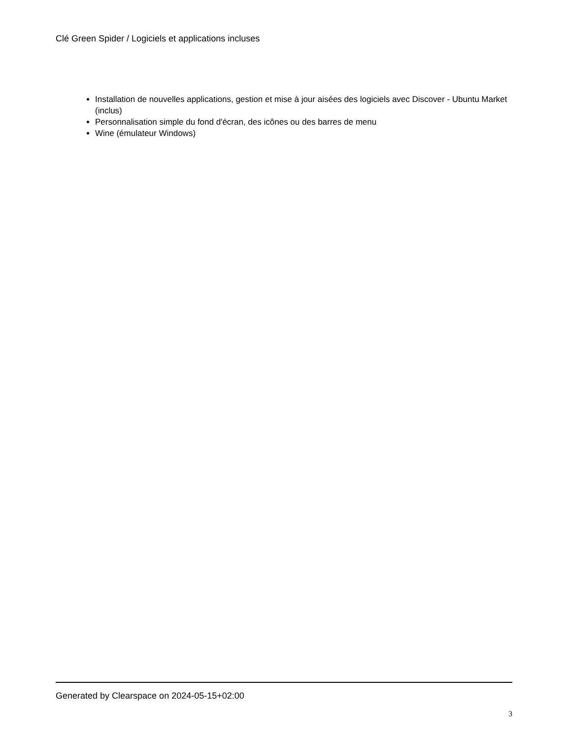Clé Green Spider / Logiciels et applications incluses
Installation de nouvelles applications, gestion et mise à jour aisées des logiciels avec Discover - Ubuntu Market (inclus)
Personnalisation simple du fond d'écran, des icônes ou des barres de menu
Wine (émulateur Windows)
Generated by Clearspace on 2024-05-15+02:00
3